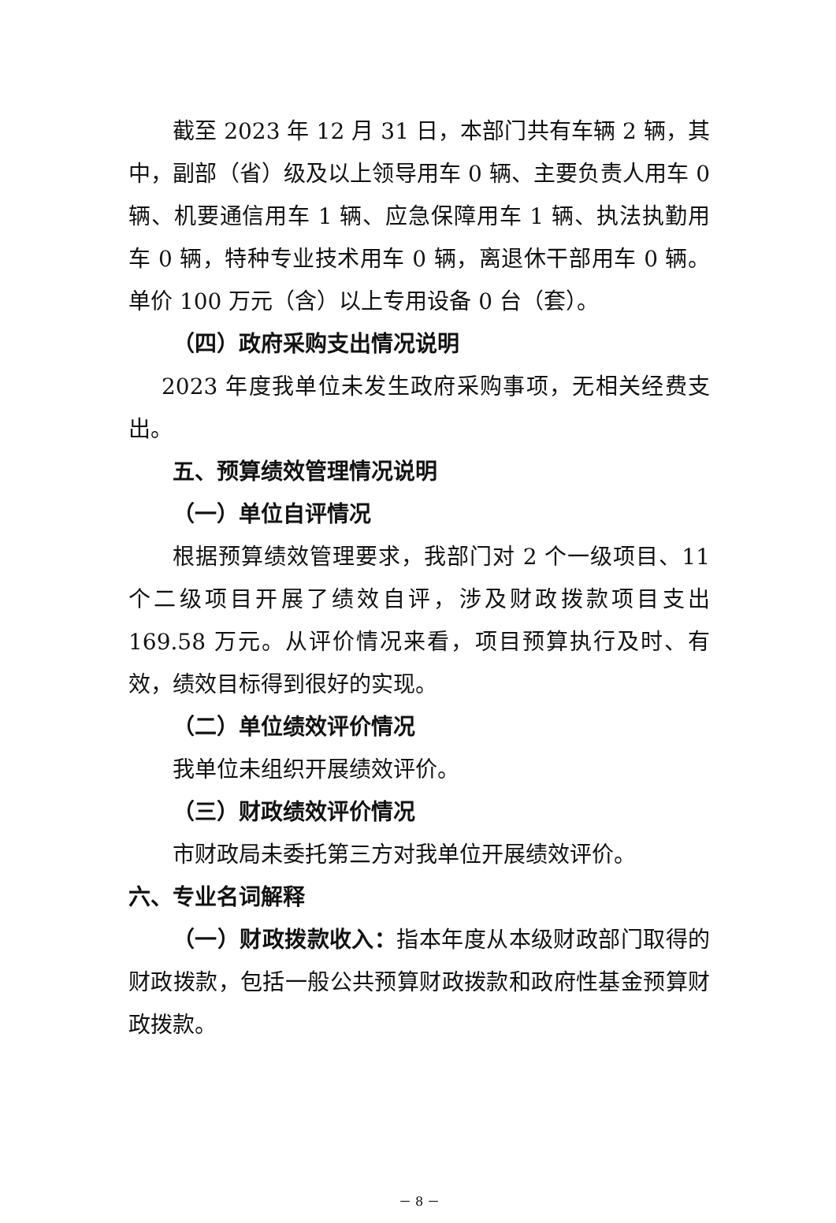截至 2023 年 12 月 31 日，本部门共有车辆 2 辆，其中，副部（省）级及以上领导用车 0 辆、主要负责人用车 0 辆、机要通信用车 1 辆、应急保障用车 1 辆、执法执勤用车 0 辆，特种专业技术用车 0 辆，离退休干部用车 0 辆。单价 100 万元（含）以上专用设备 0 台（套）。
（四）政府采购支出情况说明
2023 年度我单位未发生政府采购事项，无相关经费支出。
五、预算绩效管理情况说明
（一）单位自评情况
根据预算绩效管理要求，我部门对 2 个一级项目、11 个二级项目开展了绩效自评，涉及财政拨款项目支出 169.58 万元。从评价情况来看，项目预算执行及时、有效，绩效目标得到很好的实现。
（二）单位绩效评价情况
我单位未组织开展绩效评价。
（三）财政绩效评价情况
市财政局未委托第三方对我单位开展绩效评价。
六、专业名词解释
（一）财政拨款收入：指本年度从本级财政部门取得的财政拨款，包括一般公共预算财政拨款和政府性基金预算财政拨款。
－ 8 －